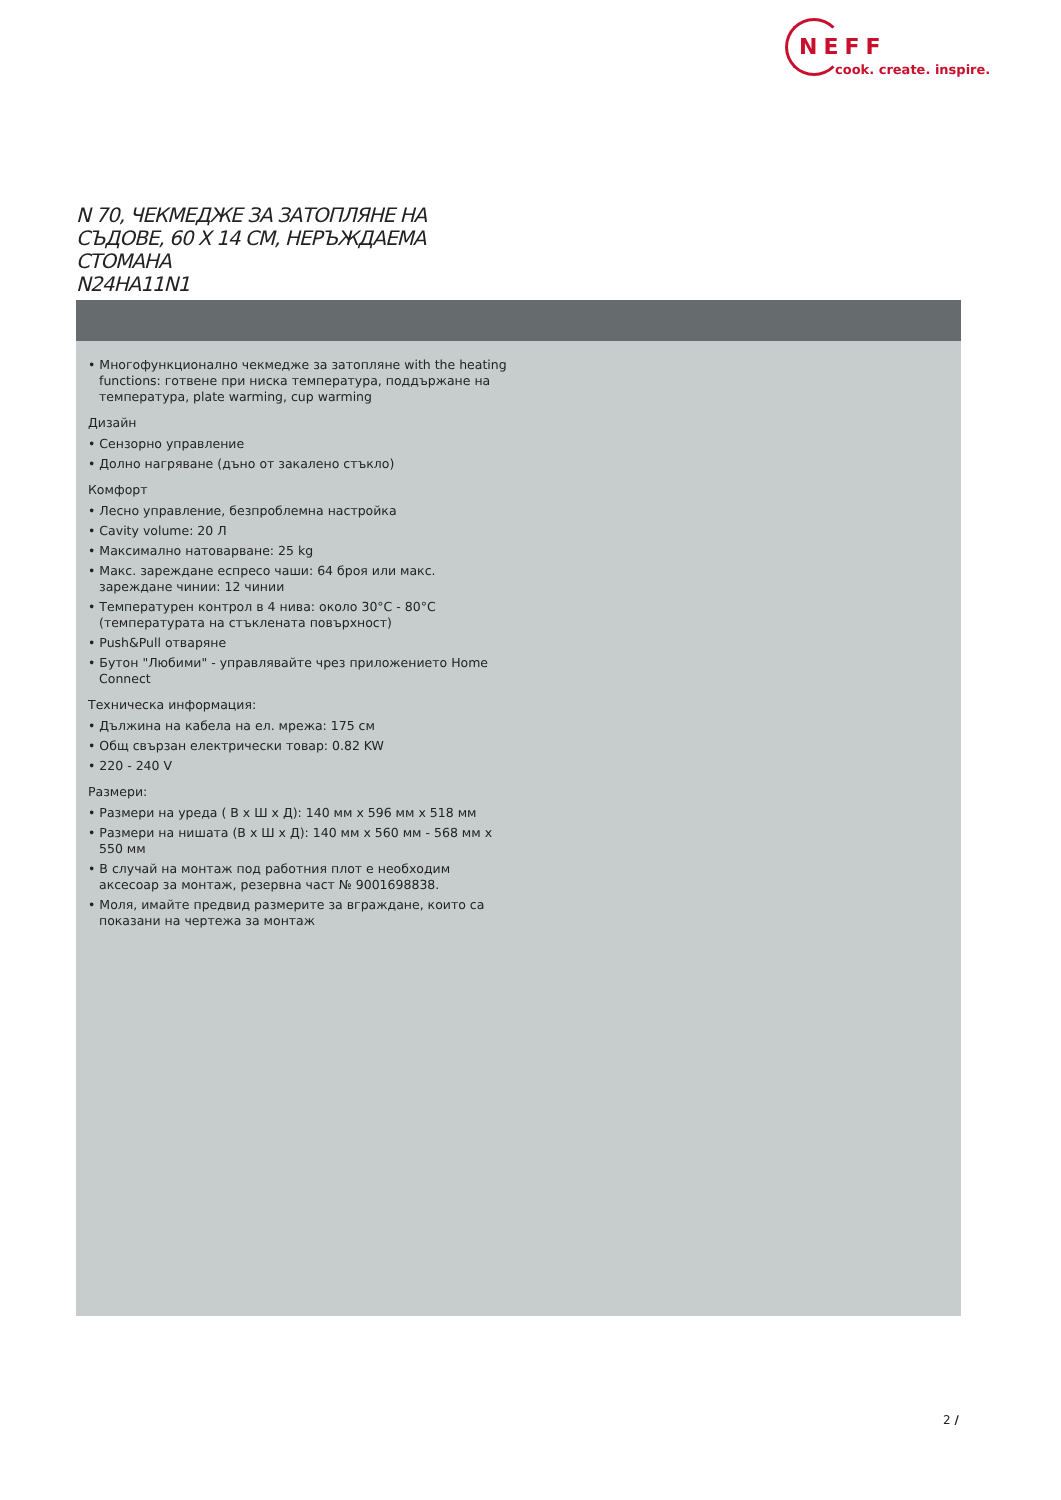NEFF
cook. create. inspire.
N 70, ЧЕКМЕДЖЕ ЗА ЗАТОПЛЯНЕ НА СЪДОВЕ, 60 X 14 СМ, НЕРЪЖДАЕМА СТОМАНА
N24HA11N1
• Многофункционално чекмедже за затопляне with the heating functions: готвене при ниска температура, поддържане на температура, plate warming, cup warming
Дизайн
• Сензорно управление
• Долно нагряване (дъно от закалено стъкло)
Комфорт
• Лесно управление, безпроблемна настройка
• Cavity volume: 20 Л
• Максимално натоварване: 25 kg
• Макс. зареждане еспресо чаши: 64 броя или макс. зареждане чинии: 12 чинии
• Температурен контрол в 4 нива: около 30°C - 80°C (температурата на стъклената повърхност)
• Push&Pull отваряне
• Бутон "Любими" - управлявайте чрез приложението Home Connect
Техническа информация:
• Дължина на кабела на ел. мрежа: 175 см
• Общ свързан електрически товар: 0.82 KW
• 220 - 240 V
Размери:
• Размери на уреда ( В x Ш x Д): 140 мм x 596 мм x 518 мм
• Размери на нишата (В x Ш x Д): 140 мм x 560 мм - 568 мм x 550 мм
• В случай на монтаж под работния плот е необходим аксесоар за монтаж, резервна част № 9001698838.
• Моля, имайте предвид размерите за вграждане, които са показани на чертежа за монтаж
2 /